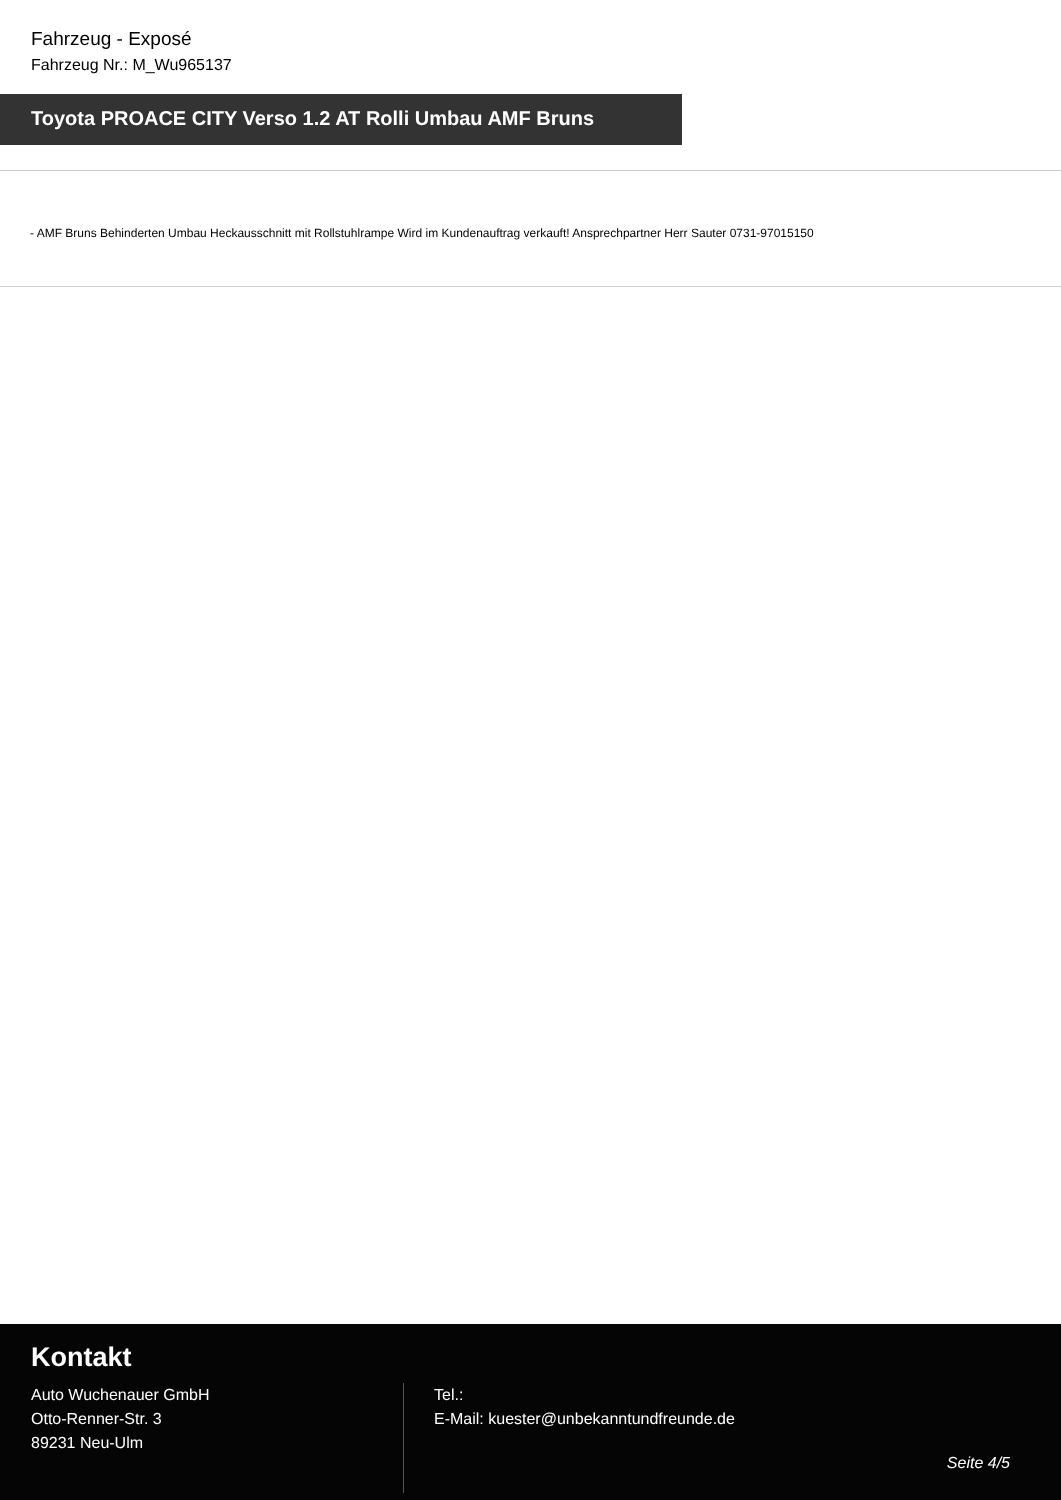Fahrzeug - Exposé
Fahrzeug Nr.: M_Wu965137
Toyota PROACE CITY Verso 1.2 AT Rolli Umbau AMF Bruns
- AMF Bruns Behinderten Umbau Heckausschnitt mit Rollstuhlrampe Wird im Kundenauftrag verkauft! Ansprechpartner Herr Sauter 0731-97015150
Kontakt
Auto Wuchenauer GmbH
Otto-Renner-Str. 3
89231 Neu-Ulm
Tel.:
E-Mail: kuester@unbekanntundfreunde.de
Seite 4/5